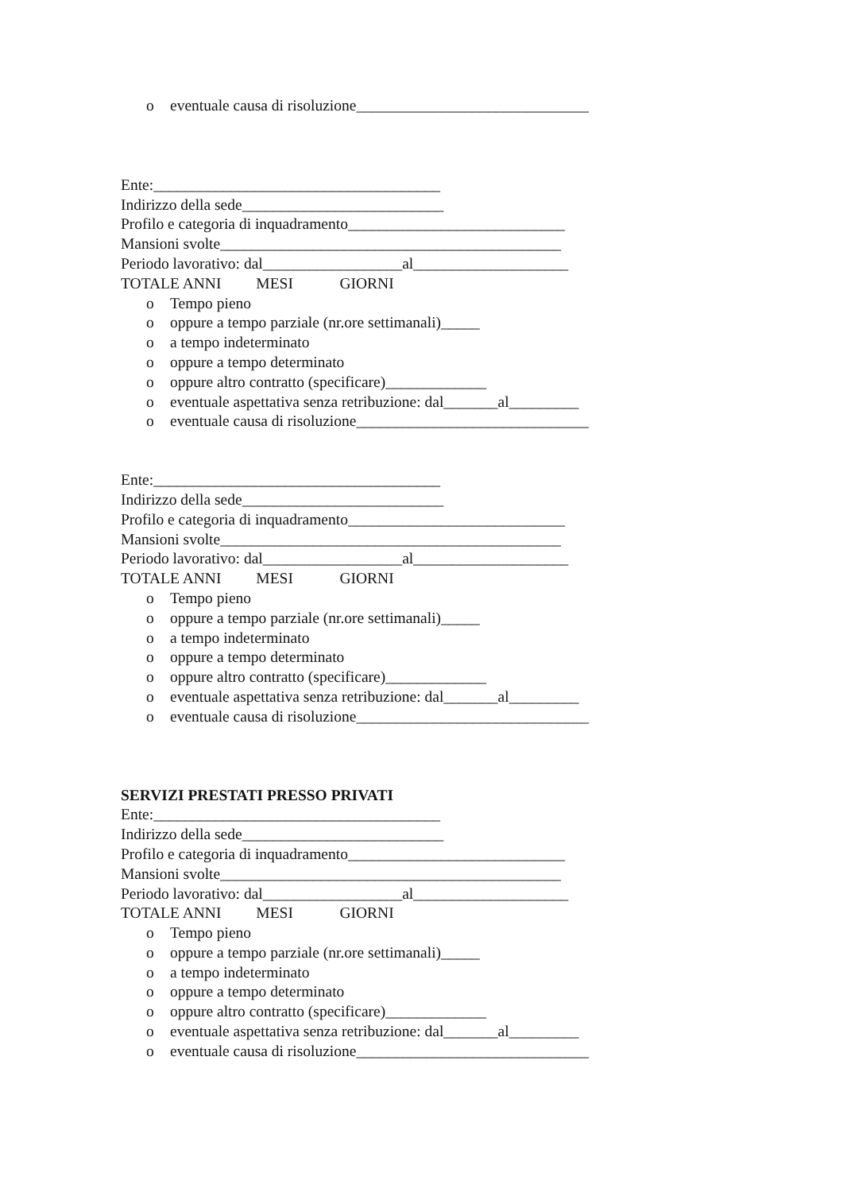o eventuale causa di risoluzione______________________________
Ente:_____________________________________
Indirizzo della sede__________________________
Profilo e categoria di inquadramento____________________________
Mansioni svolte____________________________________________
Periodo lavorativo: dal__________________al____________________
TOTALE ANNI MESI GIORNI
o Tempo pieno
o oppure a tempo parziale (nr.ore settimanali)_____
o a tempo indeterminato
o oppure a tempo determinato
o oppure altro contratto (specificare)_____________
o eventuale aspettativa senza retribuzione: dal_______al_________
o eventuale causa di risoluzione______________________________
Ente:_____________________________________
Indirizzo della sede__________________________
Profilo e categoria di inquadramento____________________________
Mansioni svolte____________________________________________
Periodo lavorativo: dal__________________al____________________
TOTALE ANNI MESI GIORNI
o Tempo pieno
o oppure a tempo parziale (nr.ore settimanali)_____
o a tempo indeterminato
o oppure a tempo determinato
o oppure altro contratto (specificare)_____________
o eventuale aspettativa senza retribuzione: dal_______al_________
o eventuale causa di risoluzione______________________________
SERVIZI PRESTATI PRESSO PRIVATI
Ente:_____________________________________
Indirizzo della sede__________________________
Profilo e categoria di inquadramento____________________________
Mansioni svolte____________________________________________
Periodo lavorativo: dal__________________al____________________
TOTALE ANNI MESI GIORNI
o Tempo pieno
o oppure a tempo parziale (nr.ore settimanali)_____
o a tempo indeterminato
o oppure a tempo determinato
o oppure altro contratto (specificare)_____________
o eventuale aspettativa senza retribuzione: dal_______al_________
o eventuale causa di risoluzione______________________________